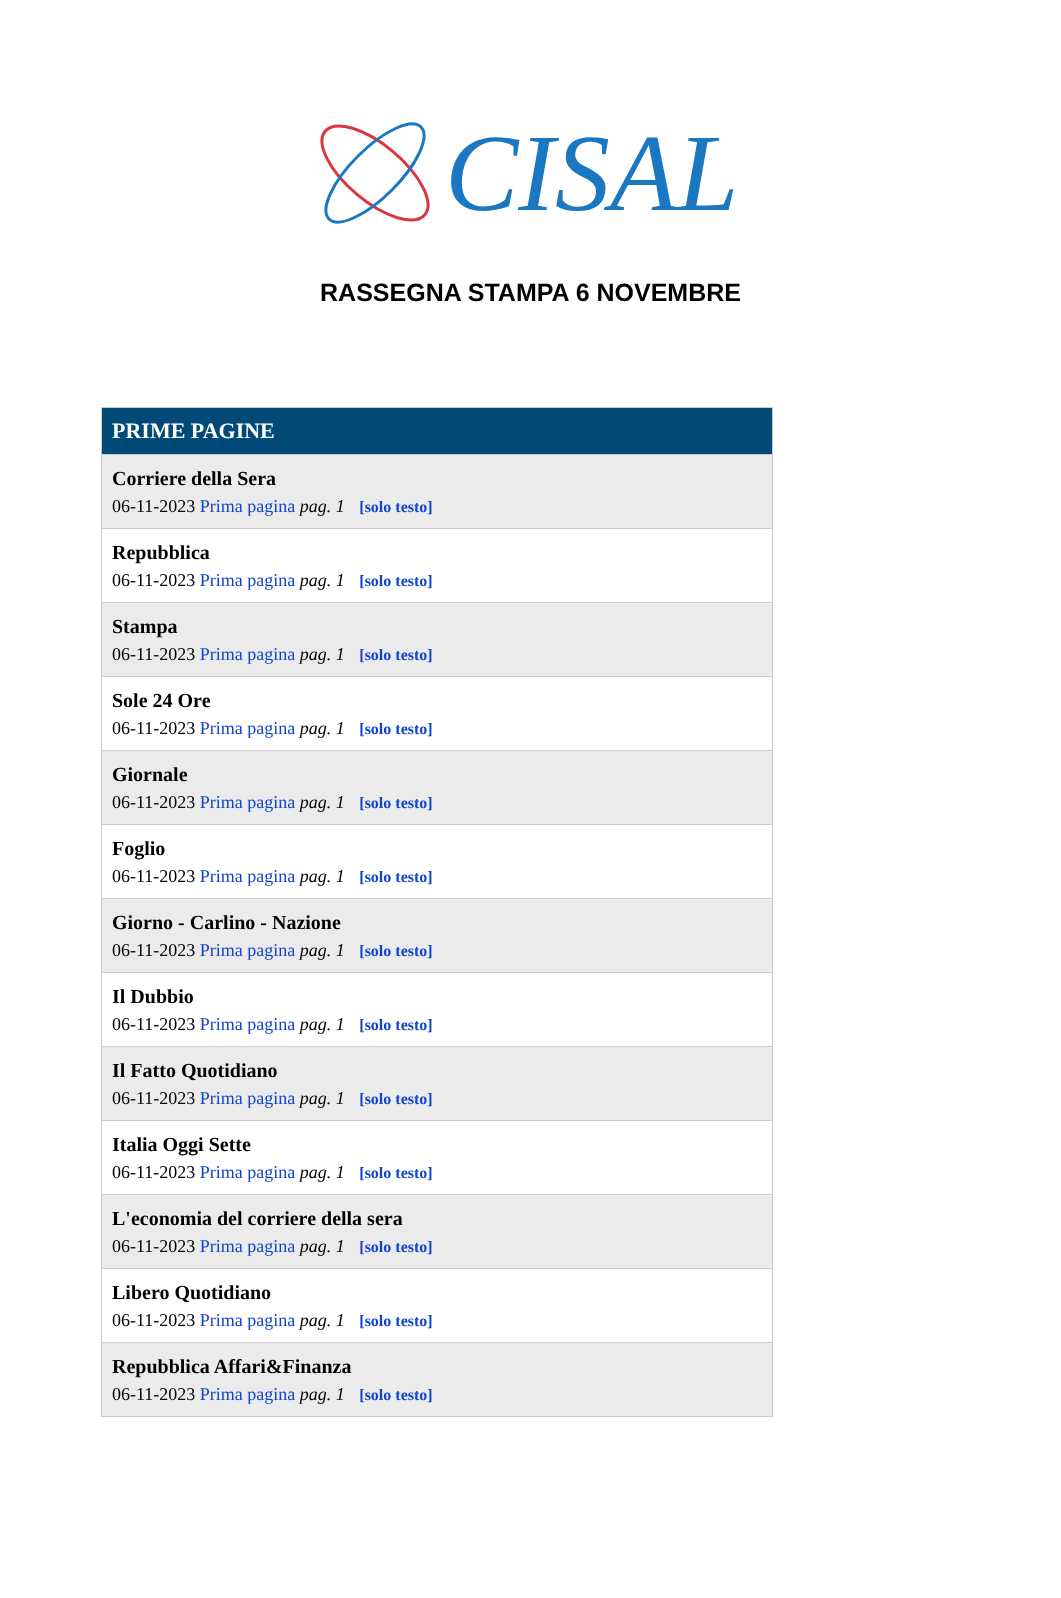CISAL
RASSEGNA STAMPA 6 NOVEMBRE
| PRIME PAGINE |
| --- |
| Corriere della Sera 06-11-2023 Prima pagina pag. 1 [solo testo] |
| Repubblica 06-11-2023 Prima pagina pag. 1 [solo testo] |
| Stampa 06-11-2023 Prima pagina pag. 1 [solo testo] |
| Sole 24 Ore 06-11-2023 Prima pagina pag. 1 [solo testo] |
| Giornale 06-11-2023 Prima pagina pag. 1 [solo testo] |
| Foglio 06-11-2023 Prima pagina pag. 1 [solo testo] |
| Giorno - Carlino - Nazione 06-11-2023 Prima pagina pag. 1 [solo testo] |
| Il Dubbio 06-11-2023 Prima pagina pag. 1 [solo testo] |
| Il Fatto Quotidiano 06-11-2023 Prima pagina pag. 1 [solo testo] |
| Italia Oggi Sette 06-11-2023 Prima pagina pag. 1 [solo testo] |
| L'economia del corriere della sera 06-11-2023 Prima pagina pag. 1 [solo testo] |
| Libero Quotidiano 06-11-2023 Prima pagina pag. 1 [solo testo] |
| Repubblica Affari&Finanza 06-11-2023 Prima pagina pag. 1 [solo testo] |